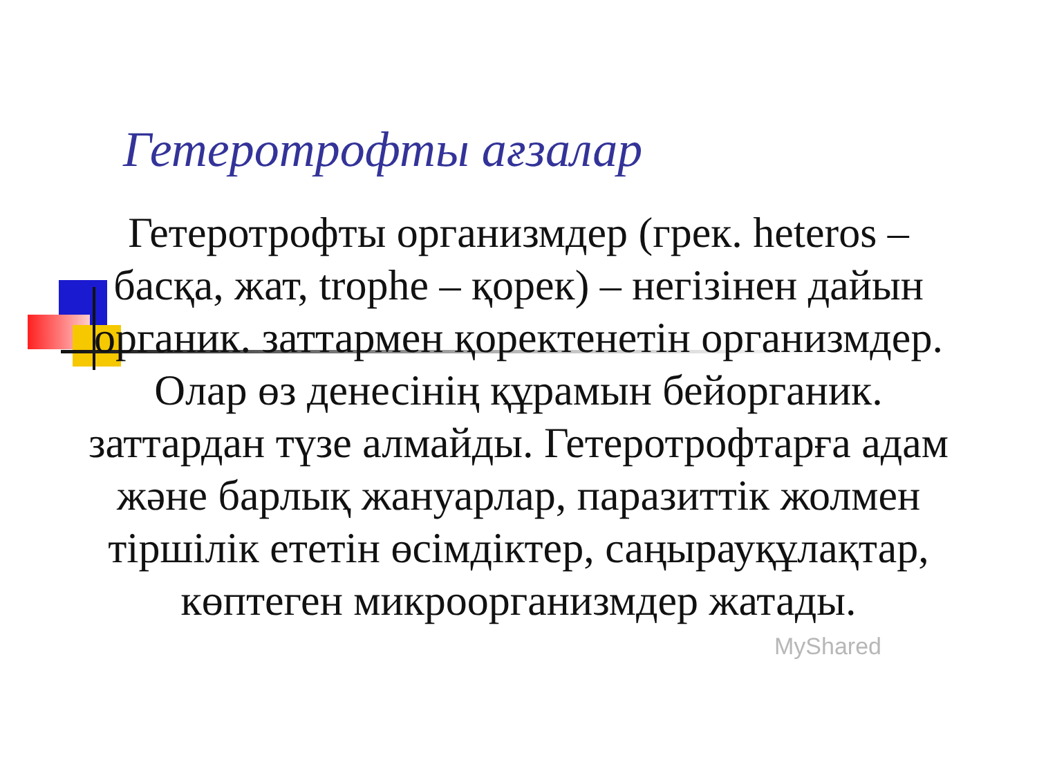Гетеротрофты ағзалар
Гетеротрофты организмдер (грек. heteros – басқа, жат, trophe – қорек) – негізінен дайын органик. заттармен қоректенетін организмдер. Олар өз денесінің құрамын бейорганик. заттардан түзе алмайды. Гетеротрофтарға адам және барлық жануарлар, паразиттік жолмен тіршілік ететін өсімдіктер, саңырауқұлақтар, көптеген микроорганизмдер жатады.
MyShared